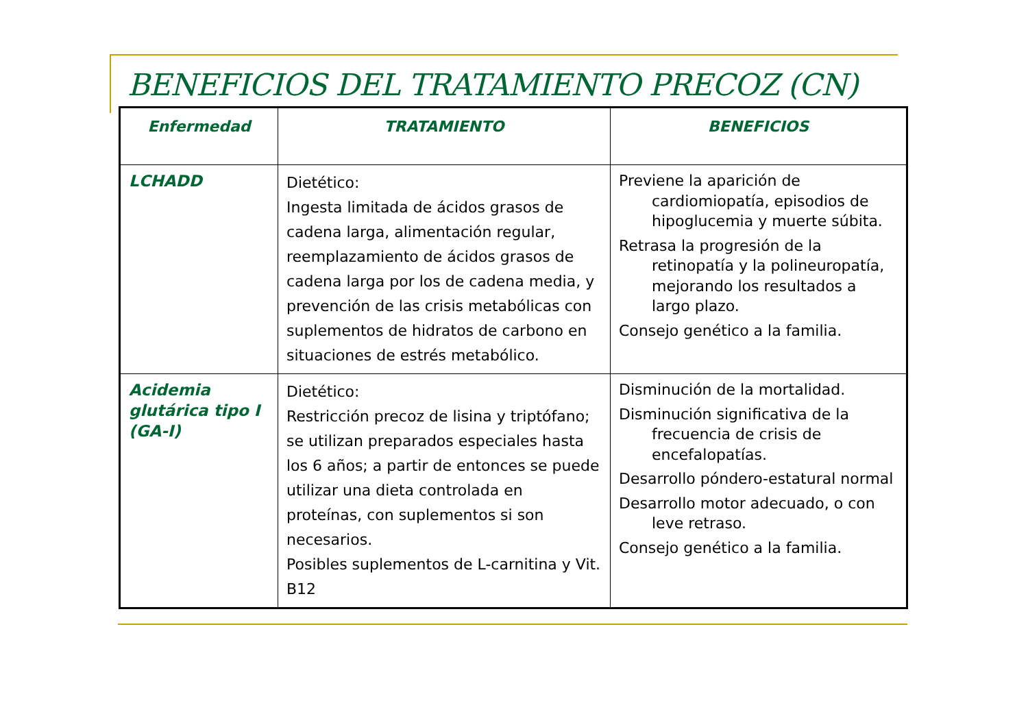BENEFICIOS DEL TRATAMIENTO PRECOZ (CN)
| Enfermedad | TRATAMIENTO | BENEFICIOS |
| --- | --- | --- |
| LCHADD | Dietético: Ingesta limitada de ácidos grasos de cadena larga, alimentación regular, reemplazamiento de ácidos grasos de cadena larga por los de cadena media, y prevención de las crisis metabólicas con suplementos de hidratos de carbono en situaciones de estrés metabólico. | Previene la aparición de cardiomiopatía, episodios de hipoglucemia y muerte súbita. Retrasa la progresión de la retinopatía y la polineuropatía, mejorando los resultados a largo plazo. Consejo genético a la familia. |
| Acidemia glutárica tipo I (GA-I) | Dietético: Restricción precoz de lisina y triptófano; se utilizan preparados especiales hasta los 6 años; a partir de entonces se puede utilizar una dieta controlada en proteínas, con suplementos si son necesarios. Posibles suplementos de L-carnitina y Vit. B12 | Disminución de la mortalidad. Disminución significativa de la frecuencia de crisis de encefalopatías. Desarrollo póndero-estatural normal Desarrollo motor adecuado, o con leve retraso. Consejo genético a la familia. |